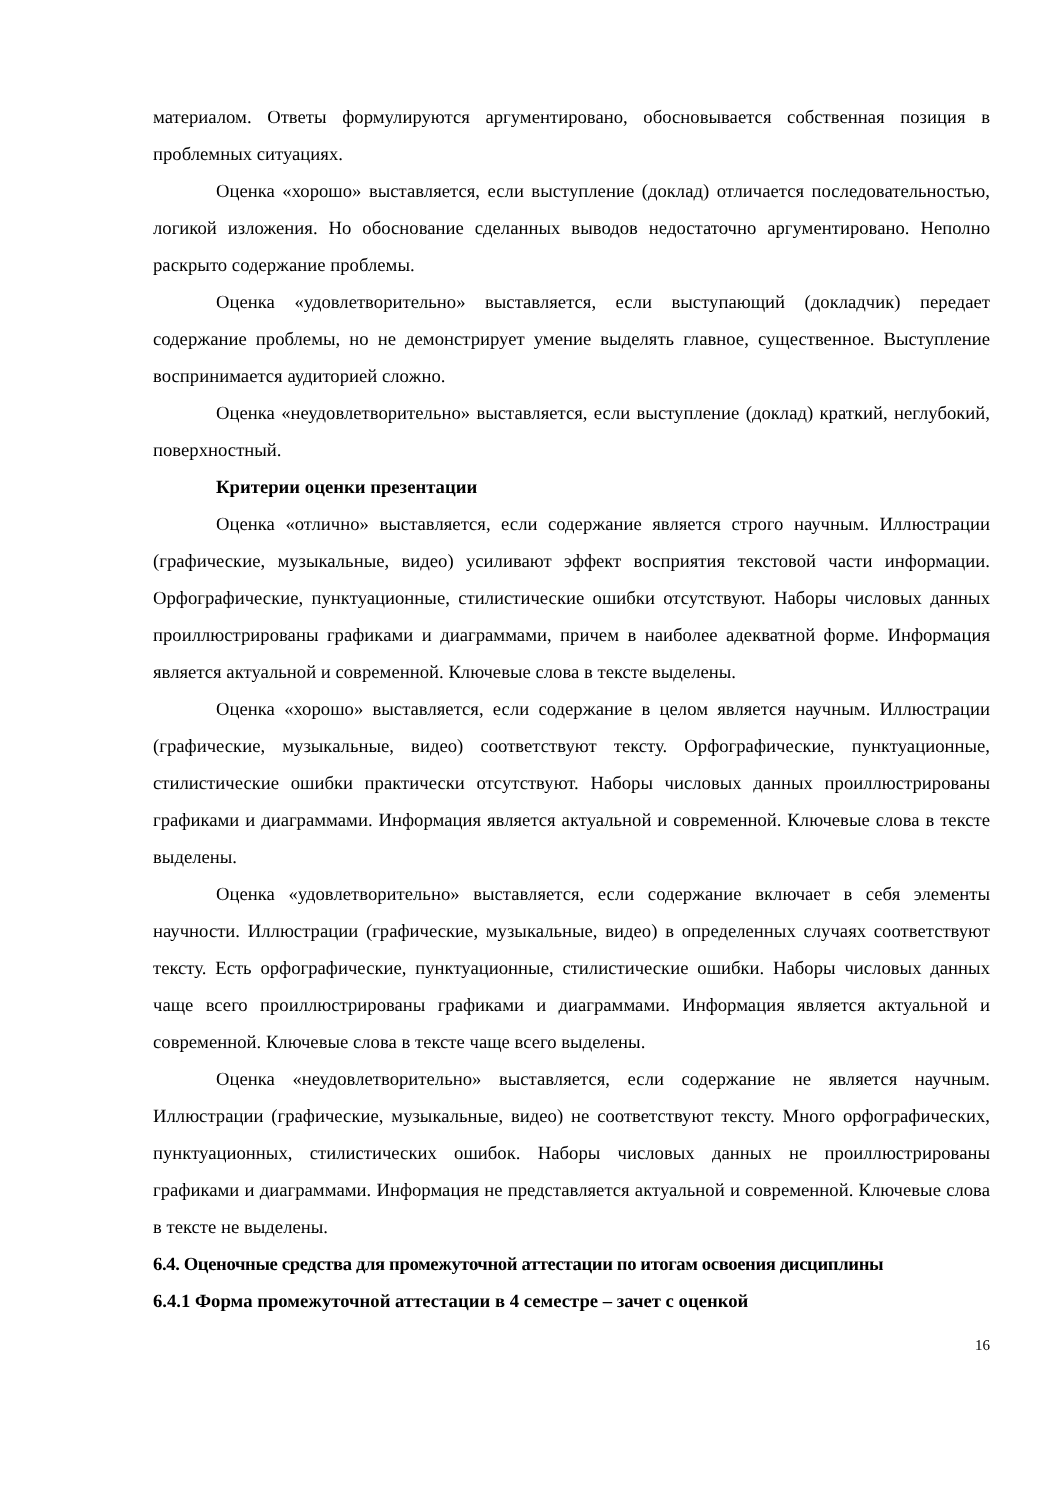материалом. Ответы формулируются аргументировано, обосновывается собственная позиция в проблемных ситуациях.
Оценка «хорошо» выставляется, если выступление (доклад) отличается последовательностью, логикой изложения. Но обоснование сделанных выводов недостаточно аргументировано. Неполно раскрыто содержание проблемы.
Оценка «удовлетворительно» выставляется, если выступающий (докладчик) передает содержание проблемы, но не демонстрирует умение выделять главное, существенное. Выступление воспринимается аудиторией сложно.
Оценка «неудовлетворительно» выставляется, если выступление (доклад) краткий, неглубокий, поверхностный.
Критерии оценки презентации
Оценка «отлично» выставляется, если содержание является строго научным. Иллюстрации (графические, музыкальные, видео) усиливают эффект восприятия текстовой части информации. Орфографические, пунктуационные, стилистические ошибки отсутствуют. Наборы числовых данных проиллюстрированы графиками и диаграммами, причем в наиболее адекватной форме. Информация является актуальной и современной. Ключевые слова в тексте выделены.
Оценка «хорошо» выставляется, если содержание в целом является научным. Иллюстрации (графические, музыкальные, видео) соответствуют тексту. Орфографические, пунктуационные, стилистические ошибки практически отсутствуют. Наборы числовых данных проиллюстрированы графиками и диаграммами. Информация является актуальной и современной. Ключевые слова в тексте выделены.
Оценка «удовлетворительно» выставляется, если содержание включает в себя элементы научности. Иллюстрации (графические, музыкальные, видео) в определенных случаях соответствуют тексту. Есть орфографические, пунктуационные, стилистические ошибки. Наборы числовых данных чаще всего проиллюстрированы графиками и диаграммами. Информация является актуальной и современной. Ключевые слова в тексте чаще всего выделены.
Оценка «неудовлетворительно» выставляется, если содержание не является научным. Иллюстрации (графические, музыкальные, видео) не соответствуют тексту. Много орфографических, пунктуационных, стилистических ошибок. Наборы числовых данных не проиллюстрированы графиками и диаграммами. Информация не представляется актуальной и современной. Ключевые слова в тексте не выделены.
6.4. Оценочные средства для промежуточной аттестации по итогам освоения дисциплины
6.4.1 Форма промежуточной аттестации в 4 семестре – зачет с оценкой
16